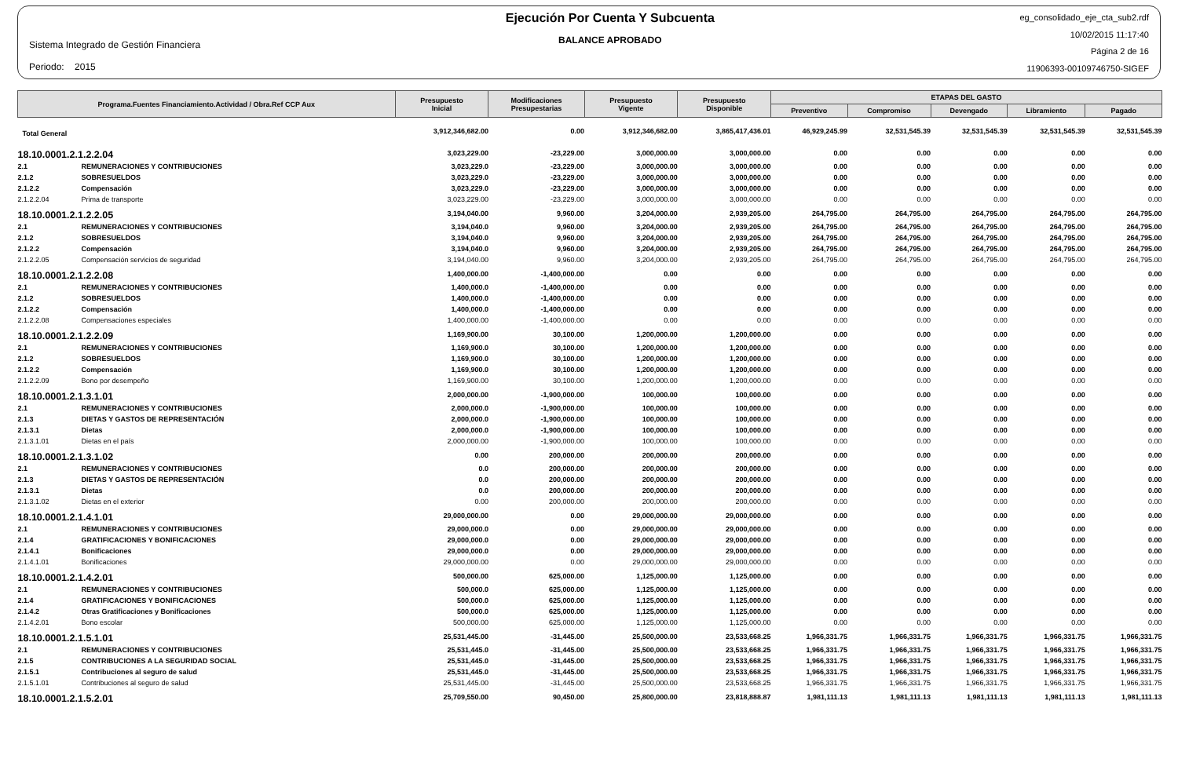Sistema Integrado de Gestión Financiera
Periodo: 2015
Ejecución Por Cuenta Y Subcuenta
BALANCE APROBADO
eg_consolidado_eje_cta_sub2.rdf
10/02/2015 11:17:40
Página 2 de 16
11906393-00109746750-SIGEF
| Programa.Fuentes Financiamiento.Actividad / Obra.Ref CCP Aux | | Presupuesto Inicial | Modificaciones Presupestarias | Presupuesto Vigente | Presupuesto Disponible | ETAPAS DEL GASTO | | | | |
| --- | --- | --- | --- | --- | --- | --- | --- | --- | --- | --- |
| | | | | | | Preventivo | Compromiso | Devengado | Libramiento | Pagado |
| Total General | | 3,912,346,682.00 | 0.00 | 3,912,346,682.00 | 3,865,417,436.01 | 46,929,245.99 | 32,531,545.39 | 32,531,545.39 | 32,531,545.39 | 32,531,545.39 |
| 18.10.0001.2.1.2.2.04 | | 3,023,229.00 | -23,229.00 | 3,000,000.00 | 3,000,000.00 | 0.00 | 0.00 | 0.00 | 0.00 | 0.00 |
| 2.1 | REMUNERACIONES Y CONTRIBUCIONES | 3,023,229.0 | -23,229.00 | 3,000,000.00 | 3,000,000.00 | 0.00 | 0.00 | 0.00 | 0.00 | 0.00 |
| 2.1.2 | SOBRESUELDOS | 3,023,229.0 | -23,229.00 | 3,000,000.00 | 3,000,000.00 | 0.00 | 0.00 | 0.00 | 0.00 | 0.00 |
| 2.1.2.2 | Compensación | 3,023,229.0 | -23,229.00 | 3,000,000.00 | 3,000,000.00 | 0.00 | 0.00 | 0.00 | 0.00 | 0.00 |
| 2.1.2.2.04 | Prima de transporte | 3,023,229.00 | -23,229.00 | 3,000,000.00 | 3,000,000.00 | 0.00 | 0.00 | 0.00 | 0.00 | 0.00 |
| 18.10.0001.2.1.2.2.05 | | 3,194,040.00 | 9,960.00 | 3,204,000.00 | 2,939,205.00 | 264,795.00 | 264,795.00 | 264,795.00 | 264,795.00 | 264,795.00 |
| 2.1 | REMUNERACIONES Y CONTRIBUCIONES | 3,194,040.0 | 9,960.00 | 3,204,000.00 | 2,939,205.00 | 264,795.00 | 264,795.00 | 264,795.00 | 264,795.00 | 264,795.00 |
| 2.1.2 | SOBRESUELDOS | 3,194,040.0 | 9,960.00 | 3,204,000.00 | 2,939,205.00 | 264,795.00 | 264,795.00 | 264,795.00 | 264,795.00 | 264,795.00 |
| 2.1.2.2 | Compensación | 3,194,040.0 | 9,960.00 | 3,204,000.00 | 2,939,205.00 | 264,795.00 | 264,795.00 | 264,795.00 | 264,795.00 | 264,795.00 |
| 2.1.2.2.05 | Compensación servicios de seguridad | 3,194,040.00 | 9,960.00 | 3,204,000.00 | 2,939,205.00 | 264,795.00 | 264,795.00 | 264,795.00 | 264,795.00 | 264,795.00 |
| 18.10.0001.2.1.2.2.08 | | 1,400,000.00 | -1,400,000.00 | 0.00 | 0.00 | 0.00 | 0.00 | 0.00 | 0.00 | 0.00 |
| 2.1 | REMUNERACIONES Y CONTRIBUCIONES | 1,400,000.0 | -1,400,000.00 | 0.00 | 0.00 | 0.00 | 0.00 | 0.00 | 0.00 | 0.00 |
| 2.1.2 | SOBRESUELDOS | 1,400,000.0 | -1,400,000.00 | 0.00 | 0.00 | 0.00 | 0.00 | 0.00 | 0.00 | 0.00 |
| 2.1.2.2 | Compensación | 1,400,000.0 | -1,400,000.00 | 0.00 | 0.00 | 0.00 | 0.00 | 0.00 | 0.00 | 0.00 |
| 2.1.2.2.08 | Compensaciones especiales | 1,400,000.00 | -1,400,000.00 | 0.00 | 0.00 | 0.00 | 0.00 | 0.00 | 0.00 | 0.00 |
| 18.10.0001.2.1.2.2.09 | | 1,169,900.00 | 30,100.00 | 1,200,000.00 | 1,200,000.00 | 0.00 | 0.00 | 0.00 | 0.00 | 0.00 |
| 2.1 | REMUNERACIONES Y CONTRIBUCIONES | 1,169,900.0 | 30,100.00 | 1,200,000.00 | 1,200,000.00 | 0.00 | 0.00 | 0.00 | 0.00 | 0.00 |
| 2.1.2 | SOBRESUELDOS | 1,169,900.0 | 30,100.00 | 1,200,000.00 | 1,200,000.00 | 0.00 | 0.00 | 0.00 | 0.00 | 0.00 |
| 2.1.2.2 | Compensación | 1,169,900.0 | 30,100.00 | 1,200,000.00 | 1,200,000.00 | 0.00 | 0.00 | 0.00 | 0.00 | 0.00 |
| 2.1.2.2.09 | Bono por desempeño | 1,169,900.00 | 30,100.00 | 1,200,000.00 | 1,200,000.00 | 0.00 | 0.00 | 0.00 | 0.00 | 0.00 |
| 18.10.0001.2.1.3.1.01 | | 2,000,000.00 | -1,900,000.00 | 100,000.00 | 100,000.00 | 0.00 | 0.00 | 0.00 | 0.00 | 0.00 |
| 2.1 | REMUNERACIONES Y CONTRIBUCIONES | 2,000,000.0 | -1,900,000.00 | 100,000.00 | 100,000.00 | 0.00 | 0.00 | 0.00 | 0.00 | 0.00 |
| 2.1.3 | DIETAS Y GASTOS DE REPRESENTACIÓN | 2,000,000.0 | -1,900,000.00 | 100,000.00 | 100,000.00 | 0.00 | 0.00 | 0.00 | 0.00 | 0.00 |
| 2.1.3.1 | Dietas | 2,000,000.0 | -1,900,000.00 | 100,000.00 | 100,000.00 | 0.00 | 0.00 | 0.00 | 0.00 | 0.00 |
| 2.1.3.1.01 | Dietas en el país | 2,000,000.00 | -1,900,000.00 | 100,000.00 | 100,000.00 | 0.00 | 0.00 | 0.00 | 0.00 | 0.00 |
| 18.10.0001.2.1.3.1.02 | | 0.00 | 200,000.00 | 200,000.00 | 200,000.00 | 0.00 | 0.00 | 0.00 | 0.00 | 0.00 |
| 2.1 | REMUNERACIONES Y CONTRIBUCIONES | 0.0 | 200,000.00 | 200,000.00 | 200,000.00 | 0.00 | 0.00 | 0.00 | 0.00 | 0.00 |
| 2.1.3 | DIETAS Y GASTOS DE REPRESENTACIÓN | 0.0 | 200,000.00 | 200,000.00 | 200,000.00 | 0.00 | 0.00 | 0.00 | 0.00 | 0.00 |
| 2.1.3.1 | Dietas | 0.0 | 200,000.00 | 200,000.00 | 200,000.00 | 0.00 | 0.00 | 0.00 | 0.00 | 0.00 |
| 2.1.3.1.02 | Dietas en el exterior | 0.00 | 200,000.00 | 200,000.00 | 200,000.00 | 0.00 | 0.00 | 0.00 | 0.00 | 0.00 |
| 18.10.0001.2.1.4.1.01 | | 29,000,000.00 | 0.00 | 29,000,000.00 | 29,000,000.00 | 0.00 | 0.00 | 0.00 | 0.00 | 0.00 |
| 2.1 | REMUNERACIONES Y CONTRIBUCIONES | 29,000,000.0 | 0.00 | 29,000,000.00 | 29,000,000.00 | 0.00 | 0.00 | 0.00 | 0.00 | 0.00 |
| 2.1.4 | GRATIFICACIONES Y BONIFICACIONES | 29,000,000.0 | 0.00 | 29,000,000.00 | 29,000,000.00 | 0.00 | 0.00 | 0.00 | 0.00 | 0.00 |
| 2.1.4.1 | Bonificaciones | 29,000,000.0 | 0.00 | 29,000,000.00 | 29,000,000.00 | 0.00 | 0.00 | 0.00 | 0.00 | 0.00 |
| 2.1.4.1.01 | Bonificaciones | 29,000,000.00 | 0.00 | 29,000,000.00 | 29,000,000.00 | 0.00 | 0.00 | 0.00 | 0.00 | 0.00 |
| 18.10.0001.2.1.4.2.01 | | 500,000.00 | 625,000.00 | 1,125,000.00 | 1,125,000.00 | 0.00 | 0.00 | 0.00 | 0.00 | 0.00 |
| 2.1 | REMUNERACIONES Y CONTRIBUCIONES | 500,000.0 | 625,000.00 | 1,125,000.00 | 1,125,000.00 | 0.00 | 0.00 | 0.00 | 0.00 | 0.00 |
| 2.1.4 | GRATIFICACIONES Y BONIFICACIONES | 500,000.0 | 625,000.00 | 1,125,000.00 | 1,125,000.00 | 0.00 | 0.00 | 0.00 | 0.00 | 0.00 |
| 2.1.4.2 | Otras Gratificaciones y Bonificaciones | 500,000.0 | 625,000.00 | 1,125,000.00 | 1,125,000.00 | 0.00 | 0.00 | 0.00 | 0.00 | 0.00 |
| 2.1.4.2.01 | Bono escolar | 500,000.00 | 625,000.00 | 1,125,000.00 | 1,125,000.00 | 0.00 | 0.00 | 0.00 | 0.00 | 0.00 |
| 18.10.0001.2.1.5.1.01 | | 25,531,445.00 | -31,445.00 | 25,500,000.00 | 23,533,668.25 | 1,966,331.75 | 1,966,331.75 | 1,966,331.75 | 1,966,331.75 | 1,966,331.75 |
| 2.1 | REMUNERACIONES Y CONTRIBUCIONES | 25,531,445.0 | -31,445.00 | 25,500,000.00 | 23,533,668.25 | 1,966,331.75 | 1,966,331.75 | 1,966,331.75 | 1,966,331.75 | 1,966,331.75 |
| 2.1.5 | CONTRIBUCIONES A LA SEGURIDAD SOCIAL | 25,531,445.0 | -31,445.00 | 25,500,000.00 | 23,533,668.25 | 1,966,331.75 | 1,966,331.75 | 1,966,331.75 | 1,966,331.75 | 1,966,331.75 |
| 2.1.5.1 | Contribuciones al seguro de salud | 25,531,445.0 | -31,445.00 | 25,500,000.00 | 23,533,668.25 | 1,966,331.75 | 1,966,331.75 | 1,966,331.75 | 1,966,331.75 | 1,966,331.75 |
| 2.1.5.1.01 | Contribuciones al seguro de salud | 25,531,445.00 | -31,445.00 | 25,500,000.00 | 23,533,668.25 | 1,966,331.75 | 1,966,331.75 | 1,966,331.75 | 1,966,331.75 | 1,966,331.75 |
| 18.10.0001.2.1.5.2.01 | | 25,709,550.00 | 90,450.00 | 25,800,000.00 | 23,818,888.87 | 1,981,111.13 | 1,981,111.13 | 1,981,111.13 | 1,981,111.13 | 1,981,111.13 |